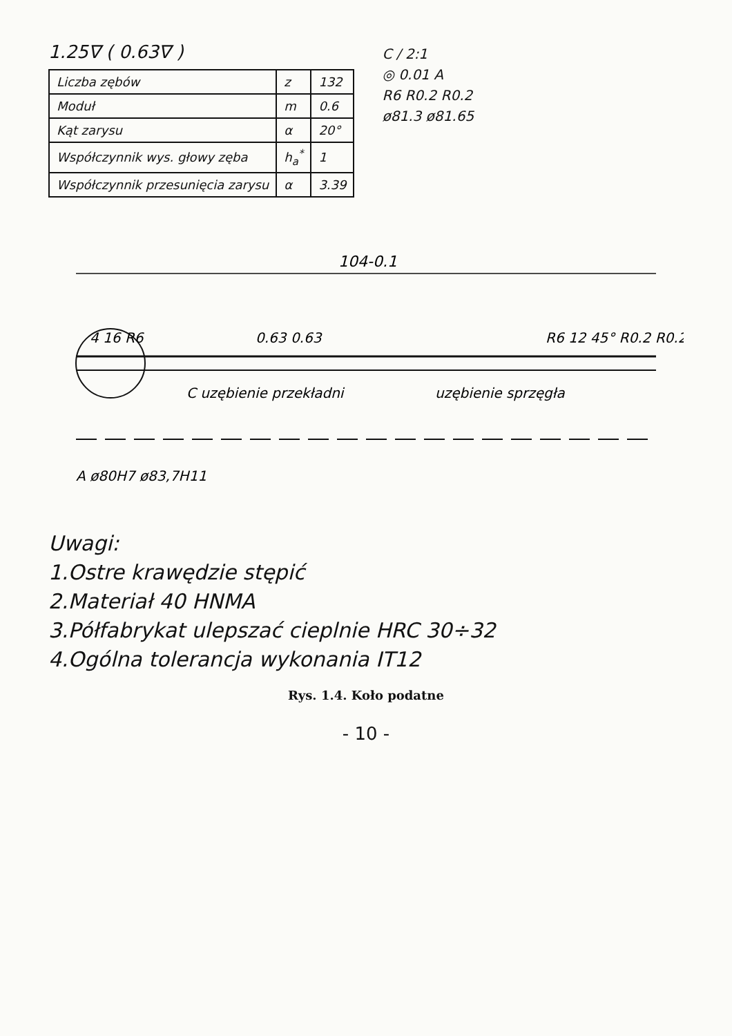1.25∇ ( 0.63∇ )
| Liczba zębów | z | 132 |
| Moduł | m | 0.6 |
| Kąt zarysu | α | 20° |
| Współczynnik wys. głowy zęba | h<sub>a</sub><sup>*</sup> | 1 |
| Współczynnik przesunięcia zarysu | α | 3.39 |
C / 2:1
◎ 0.01 A
R6 R0.2 R0.2
ø81.3 ø81.65
104-0.1
4 16 R6
0.63 0.63
C uzębienie przekładni
uzębienie sprzęgła
R6 12 45° R0.2 R0.2
A ø80H7 ø83,7H11
Uwagi:
1.Ostre krawędzie stępić
2.Materiał 40 HNMA
3.Półfabrykat ulepszać cieplnie HRC 30÷32
4.Ogólna tolerancja wykonania IT12
Rys. 1.4. Koło podatne
- 10 -